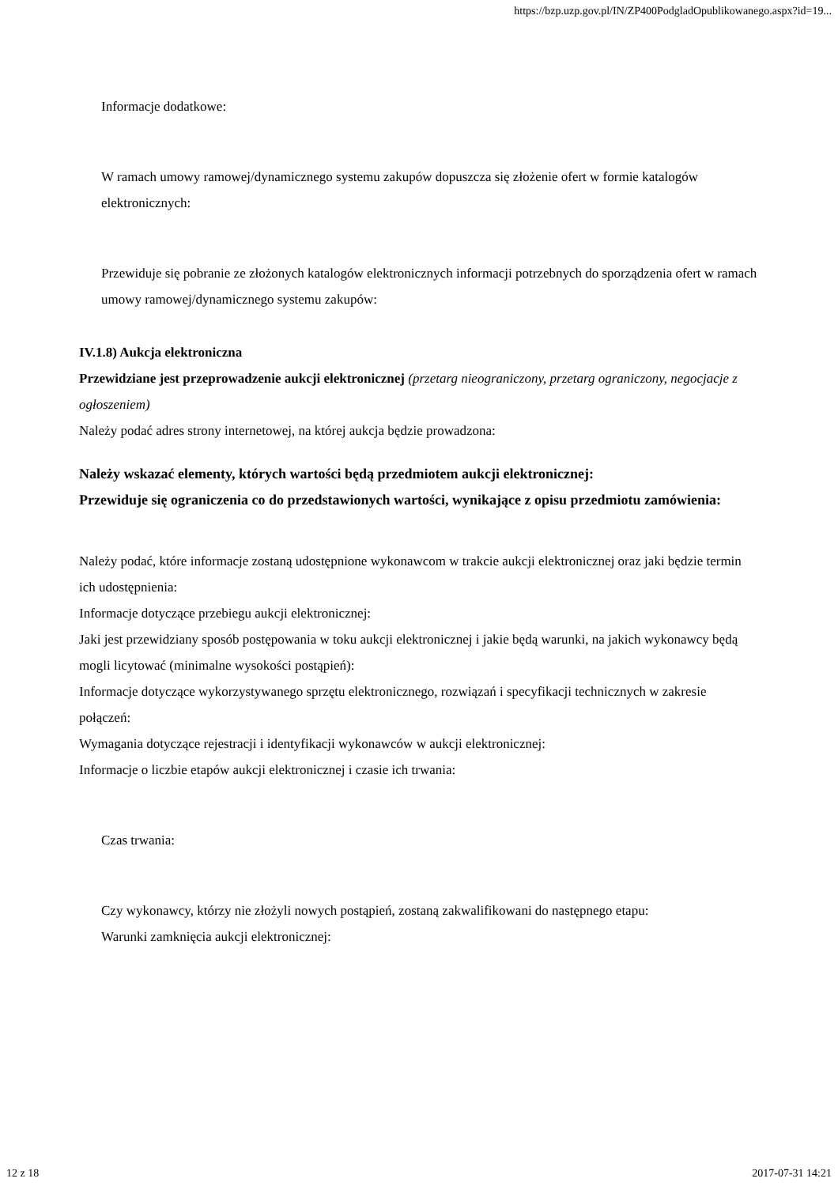https://bzp.uzp.gov.pl/IN/ZP400PodgladOpublikowanego.aspx?id=19...
Informacje dodatkowe:
W ramach umowy ramowej/dynamicznego systemu zakupów dopuszcza się złożenie ofert w formie katalogów elektronicznych:
Przewiduje się pobranie ze złożonych katalogów elektronicznych informacji potrzebnych do sporządzenia ofert w ramach umowy ramowej/dynamicznego systemu zakupów:
IV.1.8) Aukcja elektroniczna
Przewidziane jest przeprowadzenie aukcji elektronicznej (przetarg nieograniczony, przetarg ograniczony, negocjacje z ogłoszeniem)
Należy podać adres strony internetowej, na której aukcja będzie prowadzona:
Należy wskazać elementy, których wartości będą przedmiotem aukcji elektronicznej:
Przewiduje się ograniczenia co do przedstawionych wartości, wynikające z opisu przedmiotu zamówienia:
Należy podać, które informacje zostaną udostępnione wykonawcom w trakcie aukcji elektronicznej oraz jaki będzie termin ich udostępnienia:
Informacje dotyczące przebiegu aukcji elektronicznej:
Jaki jest przewidziany sposób postępowania w toku aukcji elektronicznej i jakie będą warunki, na jakich wykonawcy będą mogli licytować (minimalne wysokości postąpień):
Informacje dotyczące wykorzystywanego sprzętu elektronicznego, rozwiązań i specyfikacji technicznych w zakresie połączeń:
Wymagania dotyczące rejestracji i identyfikacji wykonawców w aukcji elektronicznej:
Informacje o liczbie etapów aukcji elektronicznej i czasie ich trwania:
Czas trwania:
Czy wykonawcy, którzy nie złożyli nowych postąpień, zostaną zakwalifikowani do następnego etapu:
Warunki zamknięcia aukcji elektronicznej:
12 z 18 2017-07-31 14:21